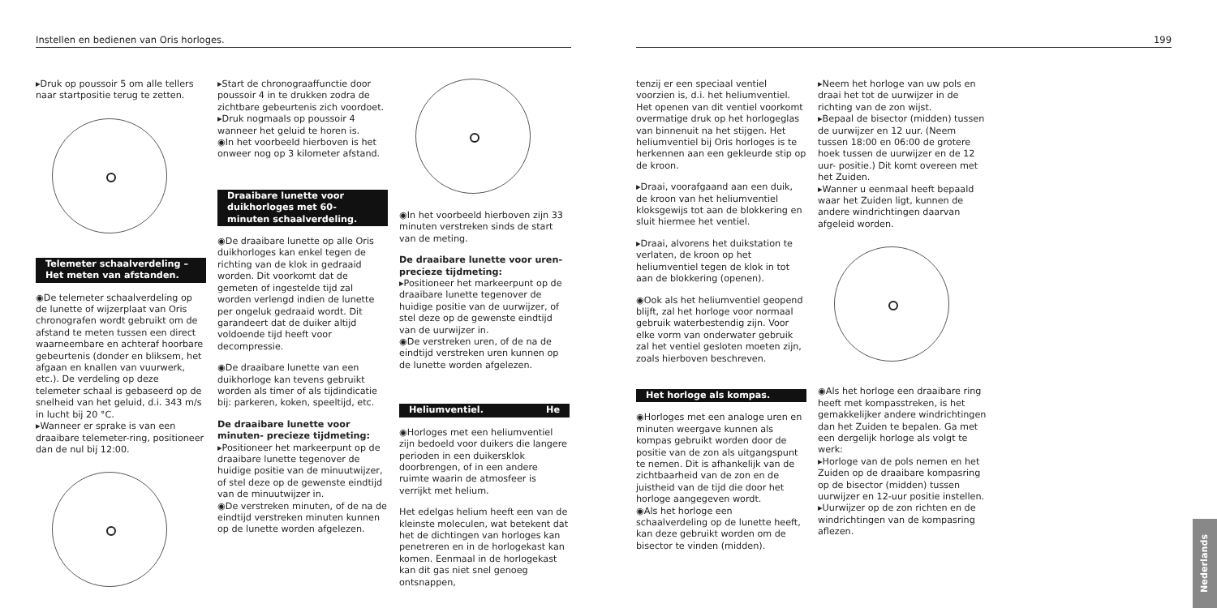Instellen en bedienen van Oris horloges.
▸Druk op poussoir 5 om alle tellers naar startpositie terug te zetten.
Telemeter schaalverdeling – Het meten van afstanden.
◉De telemeter schaalverdeling op de lunette of wijzerplaat van Oris chronografen wordt gebruikt om de afstand te meten tussen een direct waarneembare en achteraf hoorbare gebeurtenis (donder en bliksem, het afgaan en knallen van vuurwerk, etc.). De verdeling op deze telemeter schaal is gebaseerd op de snelheid van het geluid, d.i. 343 m/s in lucht bij 20 °C.
▸Wanneer er sprake is van een draaibare telemeter-ring, positioneer dan de nul bij 12:00.
▸Start de chronograaffunctie door poussoir 4 in te drukken zodra de zichtbare gebeurtenis zich voordoet.
▸Druk nogmaals op poussoir 4 wanneer het geluid te horen is.
◉In het voorbeeld hierboven is het onweer nog op 3 kilometer afstand.
Draaibare lunette voor duikhorloges met 60-minuten schaalverdeling.
◉De draaibare lunette op alle Oris duikhorloges kan enkel tegen de richting van de klok in gedraaid worden. Dit voorkomt dat de gemeten of ingestelde tijd zal worden verlengd indien de lunette per ongeluk gedraaid wordt. Dit garandeert dat de duiker altijd voldoende tijd heeft voor decompressie.
◉De draaibare lunette van een duikhorloge kan tevens gebruikt worden als timer of als tijdindicatie bij: parkeren, koken, speeltijd, etc.
De draaibare lunette voor minuten- precieze tijdmeting:
▸Positioneer het markeerpunt op de draaibare lunette tegenover de huidige positie van de minuutwijzer, of stel deze op de gewenste eindtijd van de minuutwijzer in.
◉De verstreken minuten, of de na de eindtijd verstreken minuten kunnen op de lunette worden afgelezen.
◉In het voorbeeld hierboven zijn 33 minuten verstreken sinds de start van de meting.
De draaibare lunette voor uren- precieze tijdmeting:
▸Positioneer het markeerpunt op de draaibare lunette tegenover de huidige positie van de uurwijzer, of stel deze op de gewenste eindtijd van de uurwijzer in.
◉De verstreken uren, of de na de eindtijd verstreken uren kunnen op de lunette worden afgelezen.
Heliumventiel. He
◉Horloges met een heliumventiel zijn bedoeld voor duikers die langere perioden in een duikersklok doorbrengen, of in een andere ruimte waarin de atmosfeer is verrijkt met helium.
Het edelgas helium heeft een van de kleinste moleculen, wat betekent dat het de dichtingen van horloges kan penetreren en in de horlogekast kan komen. Eenmaal in de horlogekast kan dit gas niet snel genoeg ontsnappen,
199
tenzij er een speciaal ventiel voorzien is, d.i. het heliumventiel. Het openen van dit ventiel voorkomt overmatige druk op het horlogeglas van binnenuit na het stijgen. Het heliumventiel bij Oris horloges is te herkennen aan een gekleurde stip op de kroon.
▸Draai, voorafgaand aan een duik, de kroon van het heliumventiel kloksgewijs tot aan de blokkering en sluit hiermee het ventiel.
▸Draai, alvorens het duikstation te verlaten, de kroon op het heliumventiel tegen de klok in tot aan de blokkering (openen).
◉Ook als het heliumventiel geopend blijft, zal het horloge voor normaal gebruik waterbestendig zijn. Voor elke vorm van onderwater gebruik zal het ventiel gesloten moeten zijn, zoals hierboven beschreven.
Het horloge als kompas.
◉Horloges met een analoge uren en minuten weergave kunnen als kompas gebruikt worden door de positie van de zon als uitgangspunt te nemen. Dit is afhankelijk van de zichtbaarheid van de zon en de juistheid van de tijd die door het horloge aangegeven wordt.
◉Als het horloge een schaalverdeling op de lunette heeft, kan deze gebruikt worden om de bisector te vinden (midden).
▸Neem het horloge van uw pols en draai het tot de uurwijzer in de richting van de zon wijst.
▸Bepaal de bisector (midden) tussen de uurwijzer en 12 uur. (Neem tussen 18:00 en 06:00 de grotere hoek tussen de uurwijzer en de 12 uur- positie.) Dit komt overeen met het Zuiden.
▸Wanner u eenmaal heeft bepaald waar het Zuiden ligt, kunnen de andere windrichtingen daarvan afgeleid worden.
◉Als het horloge een draaibare ring heeft met kompasstreken, is het gemakkelijker andere windrichtingen dan het Zuiden te bepalen. Ga met een dergelijk horloge als volgt te werk:
▸Horloge van de pols nemen en het Zuiden op de draaibare kompasring op de bisector (midden) tussen uurwijzer en 12-uur positie instellen.
▸Uurwijzer op de zon richten en de windrichtingen van de kompasring aflezen.
Nederlands